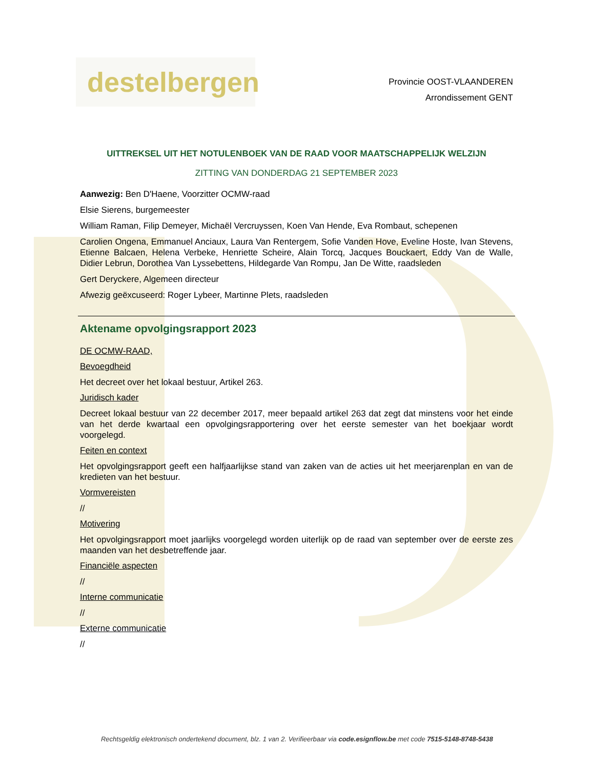destelbergen
Provincie OOST-VLAANDEREN
Arrondissement GENT
UITTREKSEL UIT HET NOTULENBOEK VAN DE RAAD VOOR MAATSCHAPPELIJK WELZIJN
ZITTING VAN DONDERDAG 21 SEPTEMBER 2023
Aanwezig: Ben D'Haene, Voorzitter OCMW-raad
Elsie Sierens, burgemeester
William Raman, Filip Demeyer, Michaël Vercruyssen, Koen Van Hende, Eva Rombaut, schepenen
Carolien Ongena, Emmanuel Anciaux, Laura Van Rentergem, Sofie Vanden Hove, Eveline Hoste, Ivan Stevens, Etienne Balcaen, Helena Verbeke, Henriette Scheire, Alain Torcq, Jacques Bouckaert, Eddy Van de Walle, Didier Lebrun, Dorothea Van Lyssebettens, Hildegarde Van Rompu, Jan De Witte, raadsleden
Gert Deryckere, Algemeen directeur
Afwezig geëxcuseerd: Roger Lybeer, Martinne Plets, raadsleden
Aktename opvolgingsrapport 2023
DE OCMW-RAAD,
Bevoegdheid
Het decreet over het lokaal bestuur, Artikel 263.
Juridisch kader
Decreet lokaal bestuur van 22 december 2017, meer bepaald artikel 263 dat zegt dat minstens voor het einde van het derde kwartaal een opvolgingsrapportering over het eerste semester van het boekjaar wordt voorgelegd.
Feiten en context
Het opvolgingsrapport geeft een halfjaarlijkse stand van zaken van de acties uit het meerjarenplan en van de kredieten van het bestuur.
Vormvereisten
//
Motivering
Het opvolgingsrapport moet jaarlijks voorgelegd worden uiterlijk op de raad van september over de eerste zes maanden van het desbetreffende jaar.
Financiële aspecten
//
Interne communicatie
//
Externe communicatie
//
Rechtsgeldig elektronisch ondertekend document, blz. 1 van 2. Verifieerbaar via code.esignflow.be met code 7515-5148-8748-5438